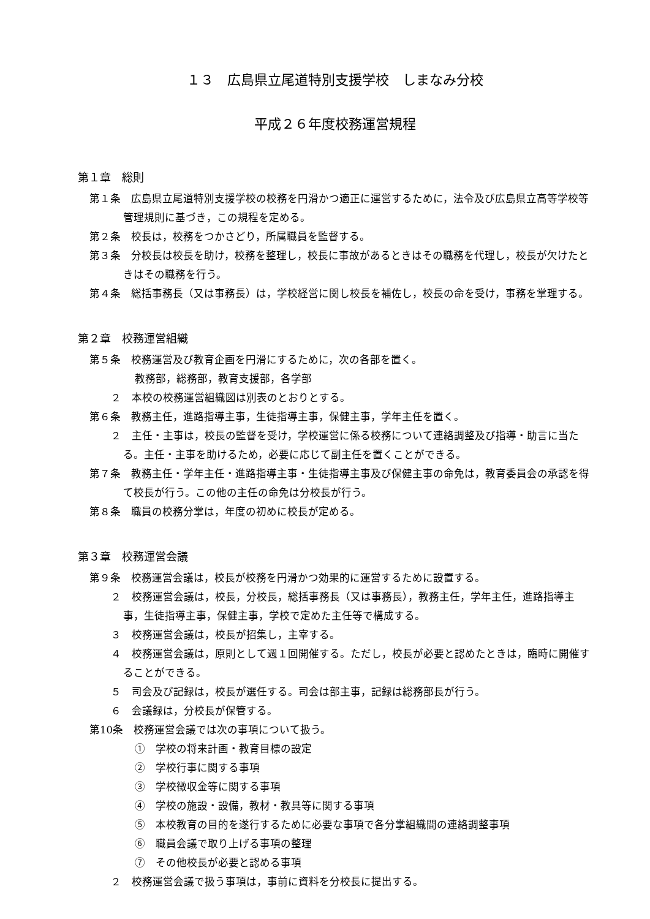１３　広島県立尾道特別支援学校　しまなみ分校
平成２６年度校務運営規程
第１章　総則
第１条　広島県立尾道特別支援学校の校務を円滑かつ適正に運営するために，法令及び広島県立高等学校等管理規則に基づき，この規程を定める。
第２条　校長は，校務をつかさどり，所属職員を監督する。
第３条　分校長は校長を助け，校務を整理し，校長に事故があるときはその職務を代理し，校長が欠けたときはその職務を行う。
第４条　総括事務長（又は事務長）は，学校経営に関し校長を補佐し，校長の命を受け，事務を掌理する。
第２章　校務運営組織
第５条　校務運営及び教育企画を円滑にするために，次の各部を置く。
教務部，総務部，教育支援部，各学部
２　本校の校務運営組織図は別表のとおりとする。
第６条　教務主任，進路指導主事，生徒指導主事，保健主事，学年主任を置く。
２　主任・主事は，校長の監督を受け，学校運営に係る校務について連絡調整及び指導・助言に当たる。主任・主事を助けるため，必要に応じて副主任を置くことができる。
第７条　教務主任・学年主任・進路指導主事・生徒指導主事及び保健主事の命免は，教育委員会の承認を得て校長が行う。この他の主任の命免は分校長が行う。
第８条　職員の校務分掌は，年度の初めに校長が定める。
第３章　校務運営会議
第９条　校務運営会議は，校長が校務を円滑かつ効果的に運営するために設置する。
２　校務運営会議は，校長，分校長，総括事務長（又は事務長），教務主任，学年主任，進路指導主事，生徒指導主事，保健主事，学校で定めた主任等で構成する。
３　校務運営会議は，校長が招集し，主宰する。
４　校務運営会議は，原則として週１回開催する。ただし，校長が必要と認めたときは，臨時に開催することができる。
５　司会及び記録は，校長が選任する。司会は部主事，記録は総務部長が行う。
６　会議録は，分校長が保管する。
第10条　校務運営会議では次の事項について扱う。
①　学校の将来計画・教育目標の設定
②　学校行事に関する事項
③　学校徴収金等に関する事項
④　学校の施設・設備，教材・教具等に関する事項
⑤　本校教育の目的を遂行するために必要な事項で各分掌組織間の連絡調整事項
⑥　職員会議で取り上げる事項の整理
⑦　その他校長が必要と認める事項
２　校務運営会議で扱う事項は，事前に資料を分校長に提出する。